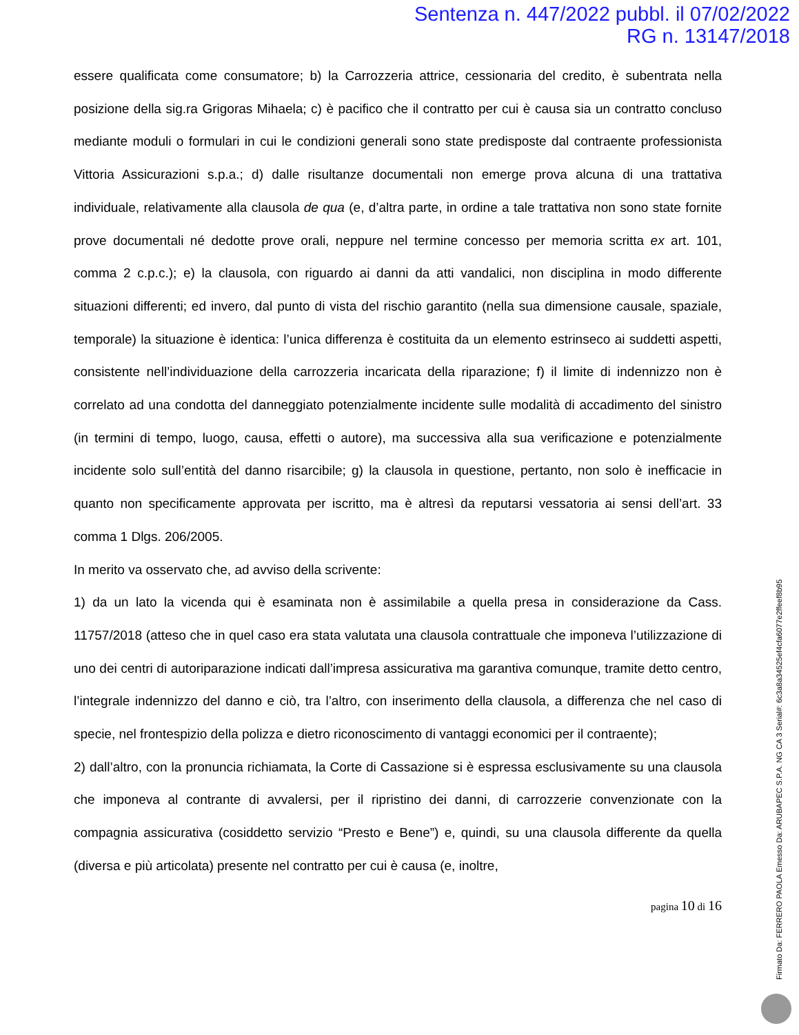Sentenza n. 447/2022 pubbl. il 07/02/2022
RG n. 13147/2018
essere qualificata come consumatore; b) la Carrozzeria attrice, cessionaria del credito, è subentrata nella posizione della sig.ra Grigoras Mihaela; c) è pacifico che il contratto per cui è causa sia un contratto concluso mediante moduli o formulari in cui le condizioni generali sono state predisposte dal contraente professionista Vittoria Assicurazioni s.p.a.; d) dalle risultanze documentali non emerge prova alcuna di una trattativa individuale, relativamente alla clausola de qua (e, d’altra parte, in ordine a tale trattativa non sono state fornite prove documentali né dedotte prove orali, neppure nel termine concesso per memoria scritta ex art. 101, comma 2 c.p.c.); e) la clausola, con riguardo ai danni da atti vandalici, non disciplina in modo differente situazioni differenti; ed invero, dal punto di vista del rischio garantito (nella sua dimensione causale, spaziale, temporale) la situazione è identica: l’unica differenza è costituita da un elemento estrinseco ai suddetti aspetti, consistente nell’individuazione della carrozzeria incaricata della riparazione; f) il limite di indennizzo non è correlato ad una condotta del danneggiato potenzialmente incidente sulle modalità di accadimento del sinistro (in termini di tempo, luogo, causa, effetti o autore), ma successiva alla sua verificazione e potenzialmente incidente solo sull’entità del danno risarcibile; g) la clausola in questione, pertanto, non solo è inefficacie in quanto non specificamente approvata per iscritto, ma è altresì da reputarsi vessatoria ai sensi dell’art. 33 comma 1 Dlgs. 206/2005.
In merito va osservato che, ad avviso della scrivente:
1) da un lato la vicenda qui è esaminata non è assimilabile a quella presa in considerazione da Cass. 11757/2018 (atteso che in quel caso era stata valutata una clausola contrattuale che imponeva l’utilizzazione di uno dei centri di autoriparazione indicati dall’impresa assicurativa ma garantiva comunque, tramite detto centro, l’integrale indennizzo del danno e ciò, tra l’altro, con inserimento della clausola, a differenza che nel caso di specie, nel frontespizio della polizza e dietro riconoscimento di vantaggi economici per il contraente);
2) dall’altro, con la pronuncia richiamata, la Corte di Cassazione si è espressa esclusivamente su una clausola che imponeva al contrante di avvalersi, per il ripristino dei danni, di carrozzerie convenzionate con la compagnia assicurativa (cosiddetto servizio “Presto e Bene”) e, quindi, su una clausola differente da quella (diversa e più articolata) presente nel contratto per cui è causa (e, inoltre,
pagina 10 di 16
Firmato Da: FERRERO PAOLA Emesso Da: ARUBAPEC S.P.A. NG CA 3 Serial#: 6c3a8a34525ef4cfa6077e2ffeef8b95